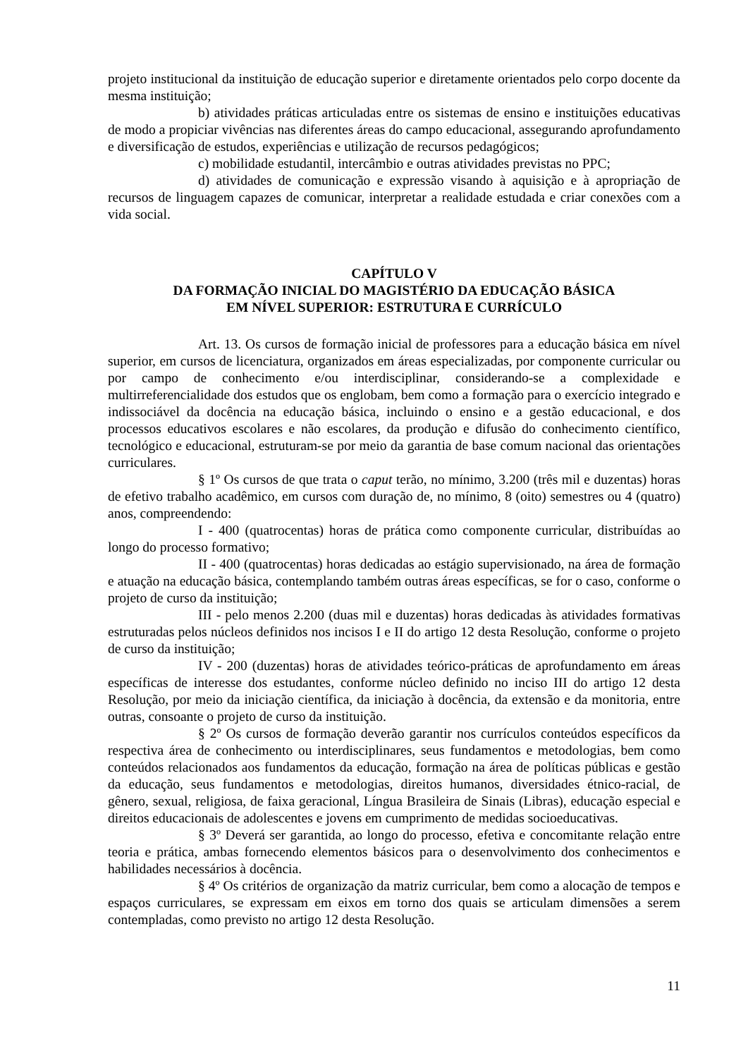projeto institucional da instituição de educação superior e diretamente orientados pelo corpo docente da mesma instituição;
b) atividades práticas articuladas entre os sistemas de ensino e instituições educativas de modo a propiciar vivências nas diferentes áreas do campo educacional, assegurando aprofundamento e diversificação de estudos, experiências e utilização de recursos pedagógicos;
c) mobilidade estudantil, intercâmbio e outras atividades previstas no PPC;
d) atividades de comunicação e expressão visando à aquisição e à apropriação de recursos de linguagem capazes de comunicar, interpretar a realidade estudada e criar conexões com a vida social.
CAPÍTULO V
DA FORMAÇÃO INICIAL DO MAGISTÉRIO DA EDUCAÇÃO BÁSICA
EM NÍVEL SUPERIOR: ESTRUTURA E CURRÍCULO
Art. 13. Os cursos de formação inicial de professores para a educação básica em nível superior, em cursos de licenciatura, organizados em áreas especializadas, por componente curricular ou por campo de conhecimento e/ou interdisciplinar, considerando-se a complexidade e multirreferencialidade dos estudos que os englobam, bem como a formação para o exercício integrado e indissociável da docência na educação básica, incluindo o ensino e a gestão educacional, e dos processos educativos escolares e não escolares, da produção e difusão do conhecimento científico, tecnológico e educacional, estruturam-se por meio da garantia de base comum nacional das orientações curriculares.
§ 1º Os cursos de que trata o caput terão, no mínimo, 3.200 (três mil e duzentas) horas de efetivo trabalho acadêmico, em cursos com duração de, no mínimo, 8 (oito) semestres ou 4 (quatro) anos, compreendendo:
I - 400 (quatrocentas) horas de prática como componente curricular, distribuídas ao longo do processo formativo;
II - 400 (quatrocentas) horas dedicadas ao estágio supervisionado, na área de formação e atuação na educação básica, contemplando também outras áreas específicas, se for o caso, conforme o projeto de curso da instituição;
III - pelo menos 2.200 (duas mil e duzentas) horas dedicadas às atividades formativas estruturadas pelos núcleos definidos nos incisos I e II do artigo 12 desta Resolução, conforme o projeto de curso da instituição;
IV - 200 (duzentas) horas de atividades teórico-práticas de aprofundamento em áreas específicas de interesse dos estudantes, conforme núcleo definido no inciso III do artigo 12 desta Resolução, por meio da iniciação científica, da iniciação à docência, da extensão e da monitoria, entre outras, consoante o projeto de curso da instituição.
§ 2º Os cursos de formação deverão garantir nos currículos conteúdos específicos da respectiva área de conhecimento ou interdisciplinares, seus fundamentos e metodologias, bem como conteúdos relacionados aos fundamentos da educação, formação na área de políticas públicas e gestão da educação, seus fundamentos e metodologias, direitos humanos, diversidades étnico-racial, de gênero, sexual, religiosa, de faixa geracional, Língua Brasileira de Sinais (Libras), educação especial e direitos educacionais de adolescentes e jovens em cumprimento de medidas socioeducativas.
§ 3º Deverá ser garantida, ao longo do processo, efetiva e concomitante relação entre teoria e prática, ambas fornecendo elementos básicos para o desenvolvimento dos conhecimentos e habilidades necessários à docência.
§ 4º Os critérios de organização da matriz curricular, bem como a alocação de tempos e espaços curriculares, se expressam em eixos em torno dos quais se articulam dimensões a serem contempladas, como previsto no artigo 12 desta Resolução.
11